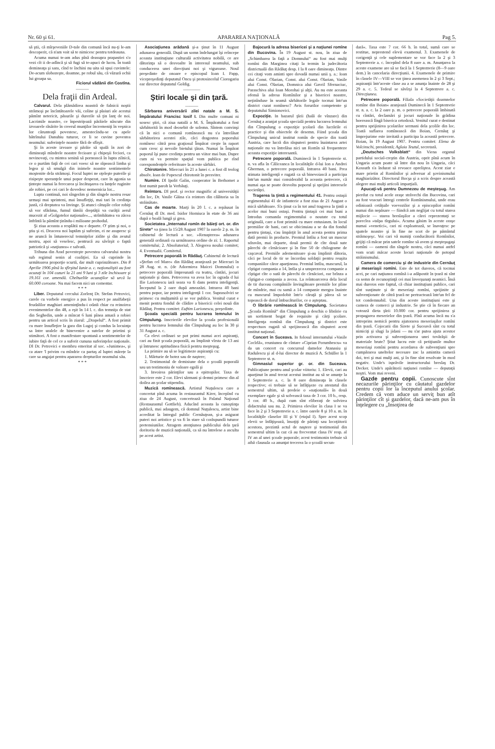Nr. 60 şi 61. APARAREA NAŢIONALĂ Pag 5.
să ştii, că mîrşeveniile D-tale din comună încă nu-ţi le-am descoperit, că n'am voit să te nimicesc pentru totdeauna.
Acuma numai te-am adus pînă deasupra prapastiei s'o vezi cît ii de-adîncă şi să fugi să te-apuci de lucru. În toată demineaţa şi sara, cînd te închini nu uita să spui cuvintele: De-acum slobozeşte, doamne, pe robul său, că văzură ochii lui groapa sa.
Ficiorul vădănii din Costîna.
———
Dela fraţii din Ardeal.
Calvarul. Dela plămădirea noastră de falnicii noştii strămoşi pe încîntătoarele văi, coline şi plaiuri ale acestui pămînt netericit, păsurile şi durerile să ţin lanţ de noi. Lacrimile noastre, ce înpestriţează părăiele născute din izvoarele răsărite în creerul munţilor încremeniţi în veşnica lor cărunteaţă povestesc, amestecîndu-se cu apele bătrînului Danubiu tuturor, ce li se cuvine povestea neamului: suferinţele noastre fără de sfîrşit.
Şi în aceste izvoare şi părăie să spală în zori de dimineaţă mîndrele noastre fecioare şi chipeşii feciori, ca nevinovaţi, cu mintea senină să pornească în lupta zilnică, ce o purtăm faţă de cei cari voesc să ne răpească limba şi legea şi să smulgă din inimele noastre sentimentele moştenite dela strămoşi. Focul luptei ne oţeleşte puterile şi risipeşte speranţele unui popor desperat, care în agonia sa ţinteşte numai la ferecarea şi încătuşarea cu lanţele ruginite ale robiei, pe cei cari le dovedesc nemernicia lor...
Lupta continuă, noi sîngerăm şi din sîngele nostru resar urmaşi mai sprinteni, mai însufleţiţi, mai tari în credinţa justă, că dreptatea va învinge. Şi atunci cătuşile celor robiţi să vor sfărăma, fumul tămîii dreptăţii va curăţii aerul mucezit al »Golgotelor naţionale«..., strîmbătatea va zăcea înfrîntă la pămînt ţinîndu-i milioane prohodul.
Şi ziua aceasta a resplătii nu e departe. O' ştim şi noi, o ştiu şi ei. Deaceea noi luptăm şi suferim, ei ne asupresc şi ne aruncă în întunerecul temniţelor zidite şi din avutul nostru, apoi să veselesc, pentrucă au săvîrşit o faptă patriotică şi »naţiunea« e salvată.
Tribuna din Arad povesteşte povestea calvarului nostru sub regimul senin al coaliţiei. Ea să cuprinde în următoarea proporţie scurtă, dar mult cuprinzătoare. Din 8 Aprilie 1906 pînă la sfîrşitul Iunie a. c. naţionaliştii au fost acuzaţi în 104 cazuri la 21 ani 9 luni şi 3 zile închisoare şi 19.161 cor. amendă. Cheltuelile acuzaţilor să urcă la 60.000 coroane. Nu mai facem nici un comentar.
* * *
Liber. Deputatul cercului Zorlenţ Dr. Stefan Petrovici, carele cu vorbele energice a pus în respect pe analfabeţii feudalilor maghiari ameninţîndu-i odată chiar cu reinoirea evenimentelor din 48, a eşit în 14 l. c. din temniţa de stat din Seghedin, unde a mîncat 6 luni pînea amară a robiei pentru un articol scris în ziarul: „Drapelul“. A fost primit cu mare însufleţire la gara din Lugoj şi condus la locuinţa sa între uralele de binevenire a sutelor de prietini şi stimători. A fost o manifestare spontană a sentimentelor de iubire faţă de cel ce a suferit cununa suferinţelor naţionale. Dl Dr. Petrovici e membru emeritat al soc. »Junimea«, şi ca atare 'l privim cu mîndrie ca partaş al luptei mărețe la care sa angajat pentru apararea drepturilor neamului său.
* * *
Asociaţiunea arădană şi-a ţinut în 11 August adunarea generală. După un somn îndelungat îşi reîncepe aceasta instituţiune culturală activitatea nobilă, ce are dătorinţa să o desvoalte în interesul neamului, sub conducerea unei direcţiuni noi şi viguroase. Noul preşedinte de onoare e episcopul Ioan I. Papp, vicepreşedinţi deputatul Oncu şi protosincelul Ciorogariu ear director deputatul Goldig.
————
Ştiri locale şi din ţară.
———
Sărbarea aniversării zilei natale a M. S. Împăratului Francisc Iosif I. Din multe comuni ni sosesc ştiri, că ziua natală a M. S. Împăratului a fost sărbătorită în mod deosebit de solemn. Sîntem convinşi că în nici o comună romînească nu s'a întrelăsat sărbătorirea acestei zile, căci dragostea poporului romînesc cătră prea graţiosul Împărat creşte în raport cum cresc şi nevoile bietului ţăran. Numai în Împărat poporul îşi pune credinţa pentru un viitor mai bun. Dupre cum ni va permite spaţiul vom publica pe rînd corespondenţele referitoare la aceste sărbări.
Chirotonire. Miercuri în 21 a lunei c. a fost dl teolog absolv. Ioan de Popescul chirotonit în presviter.
Numire. Dl Ipolit Galin, cooperator în Berhomet a fost numit paroh la Verbăuţi.
Reîntors. Dl prof. şi rector magnific al universităţii din loc, Dr. Vasile Găina s'a reintors din călătoria sa în străinătate.
Cas de moarte. Marţi în 20 l. c. a repăusat în Cernăuţ dl Dr. med. Isidor Homiuca în etate de 36 ani după o boală lungă şi grea.
Societatea „Internatul romîn de băieţi ort. or. din Sirete“ va ţinea la 15/28 August 1907 la oarele 2 p. m. în cabinetul de lectură a soc. »Renaşterea« adunarea generală ordinară cu următoarea ordine de zi: 1. Raportul comitetului; 2. Absolutoriul; 3. Alegerea noului comitet; 4. Eventualii. Comitetul.
Petrecere poporală în Rădăuţ. Cabinetul de lectură »Ştefan cel Mare« din Rădăuţ aranjează pe Miercuri în 28 Aug. st. n. (de Adormirea Maicei Domnului) o petrecere poporală împreunată cu teatru, cîntări, jocuri naţionale şi dans. Petrecerea va avea loc în ograda d lui Ilie Larionescu iară seara va fi dans pentru inteligenţă. Începutul la 2 oare după ameazăzi. Intrarea 40 bani pentru popor, iar pentru inteligenţă 1 cor. Suprasolviri se primesc cu mulţumită şi se vor publica. Venitul curat e menit pentru fondul de clădire a bisericii celei nouă din Rădăuţ. Pentru comitet: Euftim Larionescu, preşedinte.
Şcoala specială pentru lucrarea lemnului în Cîmpulung. Inscrierile elevilor la şcoala profesională pentru lucrarea lemnului din Cîmpulung au loc în 30 şi 31 August a. c.
Ca elevi ordinari se pot primi numai acei aspiranţi, cari au finit şcoala poporală, au împlinit vîrsta de 13 ani şi întrunesc aptitudinea fisică pentru meşteşug.
La primire au să se legitimeze aspiranţii cu:
1. Mărturie de botez sau de naştere;
2. Testimoniul de demisiune dela o şcoală poporală sau un testimoniu de valoare egală şi
3. Invoirea părinţilor sau a epitropilor. Taxa de înscriere este 2 cor. Elevi sărmani şi demni primesc din al doilea an şcolar stipendiu.
Muzică romînească. Artistul Nuţulescu care a concertat pînă acuma în restaurantul Kirer, începînd cu ziua de 24 August, concertează în Palatul Naţional (Restaurantul Gottlieb). Aducînd aceasta la cunoştinţa publică, mai adaugem, că domnul Nuţulescu, artist bine acreditat la întregul public Cernăuţean, şi-a asigurat puteri noi artistice şi va fi în stare să corăspundă tuturor pretensiunilor. Atragem atenţiunea publicului dela ţară doritoriu de muzică naţională, ca să nu întrelese a asculta pe acest artist.
Bajocură la adresa bisericei şi a naţiunei romîne din Bucovina. În 19 August st. nou, în ziua de „Schimbarea la faţă a Domnului“ au fost mai mulţi romîni din Marginea citaţi la termin la judecătoria districtuală din Rădăuţ desp. I la 8 oare dimineaţa. Dintre cei citaţi vom aminti spre dovadă numai unii ş. a.: Ioan alui Const. Olarian, Const. alui Const. Olarian, Vasile alui Const. Olarian, Domnica alui Gavril Sfernaciuc, Paraschiva alui Ioan Morohai şi alţii. Au nu este aceasta ofensă la adresa Romînilor şi a bisericei noastre, neţinînduse în seamă sărbătorile legale tocmai într'un district curat romînesc? Avis forurilor competente şi deputatului Simionovici.
Expoziţie. In bazarul ţării (hală de vînzare) din Cernăuţ a aranjat şcoala specială pentru lucrarea lemnului din Cîmpulung o expoziţie şcolară din lucrările ei practice şi din obiectele de desemn. Fiind şcoala din Cîmpulung unicul institut romîn de specie din toată Austria, care lucră din răsputeri pentru înaintarea artei naţionale nu va întrelăsa nici un Romîn să frequenteze aceasta expoziţie interesantă.
Petrecere poporală. Duminecă în 1 Septemvrie st. n. va afla în Căliceanca în localităţile d-lui Ion a Andrei Gherman, o petrecere poporală. Intrarea 40 bani. Prea stimata inteligenţă e rugată ca să binevoiască a participa într'un număr mai considerabil la aceasta petrecere, că numai aşa se poate desvolta poporul şi sprijini interesele societăţei.
Tragerea la ţintă a regimentului 41. Pentru ostaşii regimentului 41 de infanterie a fost ziua de 21 August o mică sărbătoare. S'a ţinut ca în tot anul tragerea la ţintă a acelor mai buni ostaşi. Pentru ţintaşii cei mai buni a întrodus comanda regimentului o noutate cu totul originală, care a fost primită cu mare entusiasm. In locul premiilor de bani, cari se obicinuiau a se da din fondul pentru ţintaşi, s'au împărţit în anul acesta pentru prima dată premii în producte. Premiul întîiu a fost un mascur sdravăn, mai departe, două premii de cîte două sute părechi de cîrnăcioare şi în fine 50 de chilograme de caşcaval. Premiile ademenitoare şi-au împlinit dătoria, căci pe locul de tir se încordau soldaţii pentru reuşita companiilor căror aparţineau. Premiul întîiu, mascurul, la cîştigat compania a 14, întîia şi a unsprezecea companie a cîştigat cîte o sută de părechi de cîrnăciori, ear brînza a cîştigat-o compania a zecea. La reîntoarcerea dela locul de tir duceau compăniile învingătoare premiile lor pline de mîndrie, mai cu samă a 14 companie mergea înainte cu mascurul împodobit într'o căruţă şi părea să se topească de dorul îmbucăturilor, ce o aşteptau.
O librărie romînească în Cîmpulung. Societatea „Şcoala Romînă“ din Cîmpulung a deschis o librărie cu un sortiment bogat de requisite şi cărţi şcolare. Inteligenţa romînă din Cîmpulung şi district este respectuos rugată să sprijinească din răsputeri acest institut naţional.
Concert în Suceava. In folosul internatului »Vasile Cocîrlă«, reuniunea de cîntare »Ciprian Porumbescu« va da un concert cu concursul damelor Atanasiu şi Radulescu şi al d-lui director de muzică A. Schüller la 1 Septemvre st. n.
Gimnasiul superior gr. or. din Suceava. Publicaţiune pentru anul şcolar viitoriu: 1. Elevii, cari au aparţinut în anul trecut acestui institut au să se anunţe la 1 Septemvrie a. c. la 8 oare dimineaţa în clasele respective; ei trebuie să se înfăţişeze cu atestatul din semestrul ultim, să predeie o »naţională« în două exemplare egale şi să solvească taxa de 3 cor. 10 b., resp. 3 cor. 40 b., după cum sînt eliberaţi de solvirea didactrului sau nu. 2. Primirea elevilor în clasa I se va face în 2 şi 3 Septemvrie a. c. între oarele 8 şi 10 a. m. în localităţile claselor III şi V (etajul I). Spre acest scop elevii se înfăţişează, însoţiţi de părinţi sau locoţiitorii acestora, prezintă actul de naştere şi testimoniul din semestrul ultim la caz că au frecventat clasa IV resp. al IV an al unei şcoale poporale; acest testimonin trebuie să aibă clausula »a anunţat trecerea la o şcoală secun-
dară«. Taxa este 7 cor. 66 b. în total, sumă care se restitue, neprestend elevii examenul. 3. Examenele de corigenţă şi cele suplementare se vor face la 2 şi 3 Septemvrie a. c. începînd dela 8 oare a. m. Anunţarea la aceste examene are să se facă la 1 Septemvrie (8—9 oare dem.) în cancelaria direcţiunii. 4. Examenele de primire în clasele IV—VIII se vor ţinea asemenea în 2 şi 3 Sept.; aspiranţii într'aceste clase au a se anunţa înainte de 28 şi 29 a. c. 5. Tedeul se săvîrşi la 4 Septemvre a. c. Direcţiunea.
Petrecere poporală. Filiala »Societăţii doamnelor romîne din Boian« aranjează Duminecă în 1 Septemvrie st. n. a. c. la 2 oare p. m. o petrecere poporală îmbinată cu cîntări, declamări şi jocuri naţionale în grădina boerească lîngă biserica ortodoxă. Venitul curat e destinat pentru sprijinirea şcolarilor sermani dela şcolile din loc. Toată suflarea romînească din Boian, Cernăuţ şi împrejurime este invitată a participa la această petrecere. Boian, în 19 August 1907. Pentru comitet: Elena de Volcinschi, presidentă; Aglaia Teutul, secretară.
„Deutsches Volksblatt“ din Viena organul partidului social-creştin din Austria, oprit pînă acum în Ungaria acum poate să între din nou în Ungaria, căci Kossuth s'a îndurat să revoace opreliştea. Acest ziar e mare prietin al Romînilor şi adversar al şovinismului maghiarizător. Directorul Bocşa şi a scris despre această alegere mai mulţi articoli imparţiali.
Apucaţi-vă pentru Dumnezeu de meşteşug. Am pierdut cu totul acele oraşe străvechi din Bucovina, cari au fost veacuri întregi centrele Romînismului, unde erau odinioară cetăţuile voevozilor şi a episcopilor romîni numai din nepăsare — fiindcă am neglijat cu totul starea mijlocie — starea breslaşilor a cărei reprezentaţi se poreclea »talpa tîrgului«. Acuma găsim în aceste oraşe numai »venetici«, cari ni exploatează, se înavuţesc pe spatele noastre şi în fine ne scot de pe pămîntul strămoşeşc. Voi cari vă numiţi conducătorii Romînilor, grijiţi că măcar prin satele romîne să avem şi meşteşugaşi romîni — oameni din sîngele nostru, căci numai astfel vom scuti măcar aceste locuri naţionale de potopul străinismului.
Camera de comerciu şi de industrie din Cernăuţ şi meseriaşii romîni. Este de tot dureros, că tocmai acei, pe cari naţiunea romînă i-a adăpostit în ţeară ni sînt ca semn de recunoştinţă cei mai înverşunaţi neamici. Însă mai dureros este faptul, că chiar instituţiuni publice, cari sînt susţinute şi de meseriaşi romîni, sprijinite şi subvenţionate de cătră ţeară ne pertractează într'un fel de tot condemnabil. Una din aceste instituţiuni este şi camera de comerci şi industrie. Se ştie că în fiecare an votează dieta ţării 10.000 cor. pentru sprijinirea şi propagarea meserielor din ţeară. Pînă acuma încă nu s'a intreprins nemică pentru ajutorarea meseriaşilor romîni din ţeară. Cojocarii din Sirete şi Suceavă sînt cu totul nimiciţi şi slugi la jidani — nu s'ar putea ajuta acestor prin activarea şi subvenţionarea unei tovărăşii de materiale brute? Ştiut lucru este că petiţiunile multor meseriaşi romîni pentru acordarea de subvenţiuni spre cumpărarea uneltelor necesare zac la amintita cameră doi, trei şi mai mulţi ani, şi în fine sînt resolvate în mod negativ. Unde's isprăvile instructorului breslaş Dr. Decker. Unde's apărătorii naţiunei romîne — deputaţii noştri. Vom mai reveni.
Gazde pentru copii. Cunoscute sînt necazurile părinţilor cu căutatul gazdelor pentru copii lor la începutul anului şcolar. Credem că vom aduce un servi‍ţ bun atît părinţilor cît şi gazdelor, dacă ne-am pus în înţelegere cu „Insoţirea de